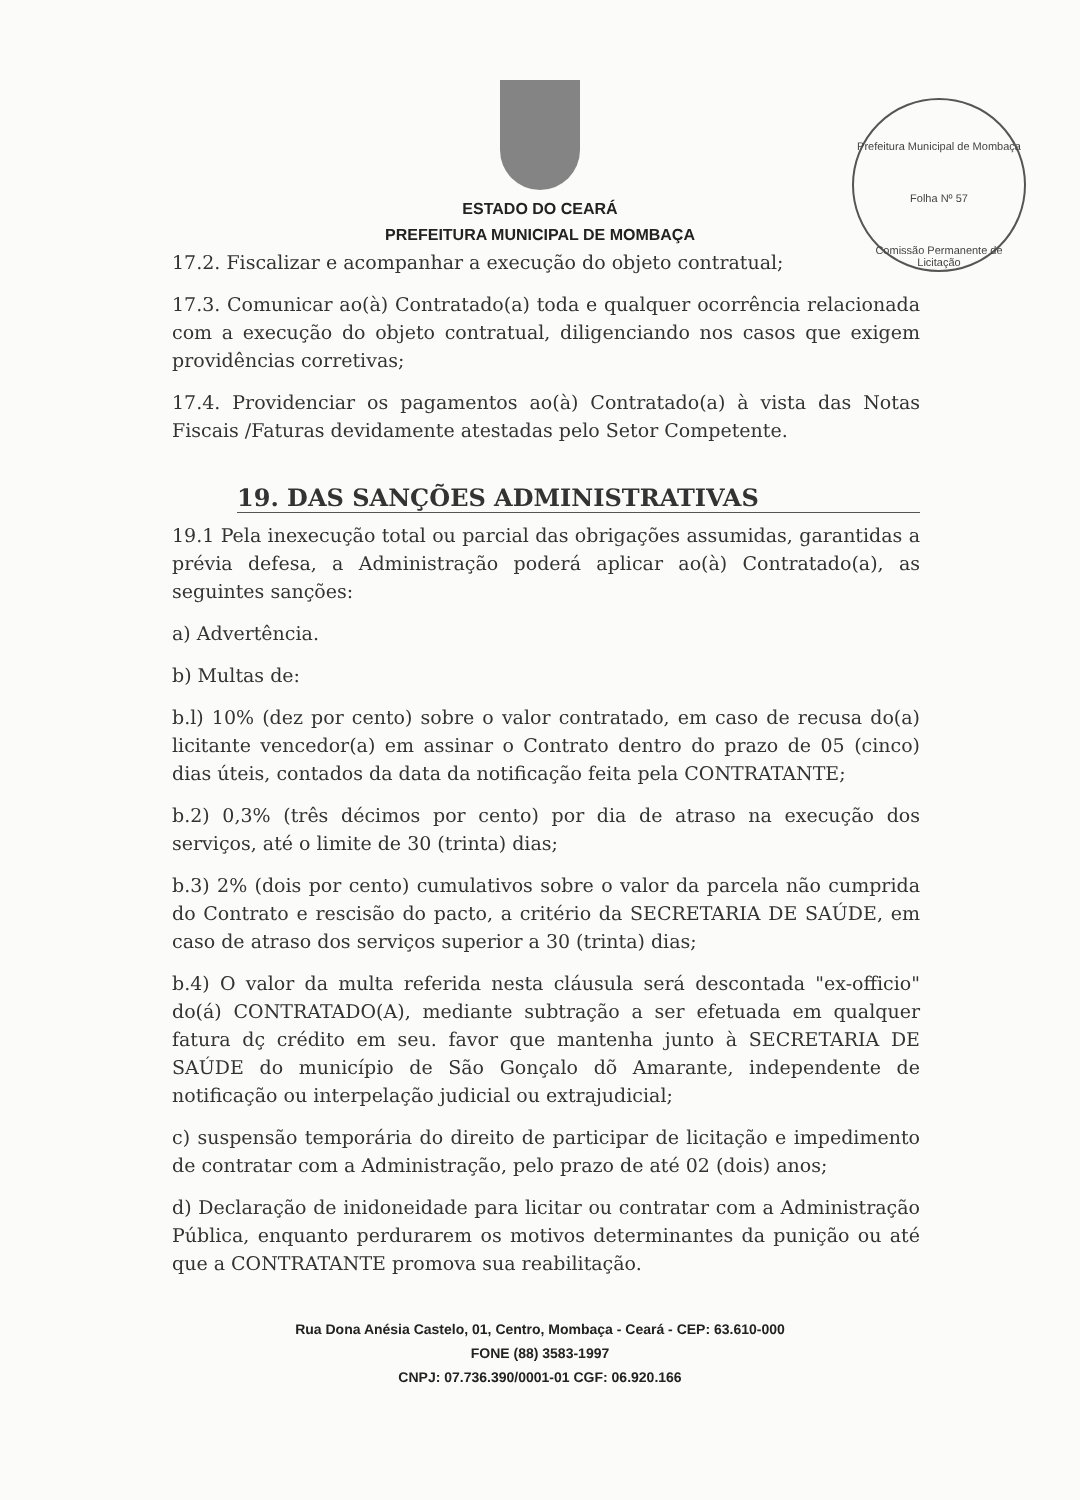Prefeitura Municipal de Mombaça
Folha Nº 57
Comissão Permanente de Licitação
ESTADO DO CEARÁ
PREFEITURA MUNICIPAL DE MOMBAÇA
17.2. Fiscalizar e acompanhar a execução do objeto contratual;
17.3. Comunicar ao(à) Contratado(a) toda e qualquer ocorrência relacionada com a execução do objeto contratual, diligenciando nos casos que exigem providências corretivas;
17.4. Providenciar os pagamentos ao(à) Contratado(a) à vista das Notas Fiscais /Faturas devidamente atestadas pelo Setor Competente.
19. DAS SANÇÕES ADMINISTRATIVAS
19.1 Pela inexecução total ou parcial das obrigações assumidas, garantidas a prévia defesa, a Administração poderá aplicar ao(à) Contratado(a), as seguintes sanções:
a) Advertência.
b) Multas de:
b.l) 10% (dez por cento) sobre o valor contratado, em caso de recusa do(a) licitante vencedor(a) em assinar o Contrato dentro do prazo de 05 (cinco) dias úteis, contados da data da notificação feita pela CONTRATANTE;
b.2) 0,3% (três décimos por cento) por dia de atraso na execução dos serviços, até o limite de 30 (trinta) dias;
b.3) 2% (dois por cento) cumulativos sobre o valor da parcela não cumprida do Contrato e rescisão do pacto, a critério da SECRETARIA DE SAÚDE, em caso de atraso dos serviços superior a 30 (trinta) dias;
b.4) O valor da multa referida nesta cláusula será descontada "ex-officio" do(á) CONTRATADO(A), mediante subtração a ser efetuada em qualquer fatura dç crédito em seu. favor que mantenha junto à SECRETARIA DE SAÚDE do município de São Gonçalo dõ Amarante, independente de notificação ou interpelação judicial ou extrajudicial;
c) suspensão temporária do direito de participar de licitação e impedimento de contratar com a Administração, pelo prazo de até 02 (dois) anos;
d) Declaração de inidoneidade para licitar ou contratar com a Administração Pública, enquanto perdurarem os motivos determinantes da punição ou até que a CONTRATANTE promova sua reabilitação.
Rua Dona Anésia Castelo, 01, Centro, Mombaça - Ceará - CEP: 63.610-000
FONE (88) 3583-1997
CNPJ: 07.736.390/0001-01 CGF: 06.920.166